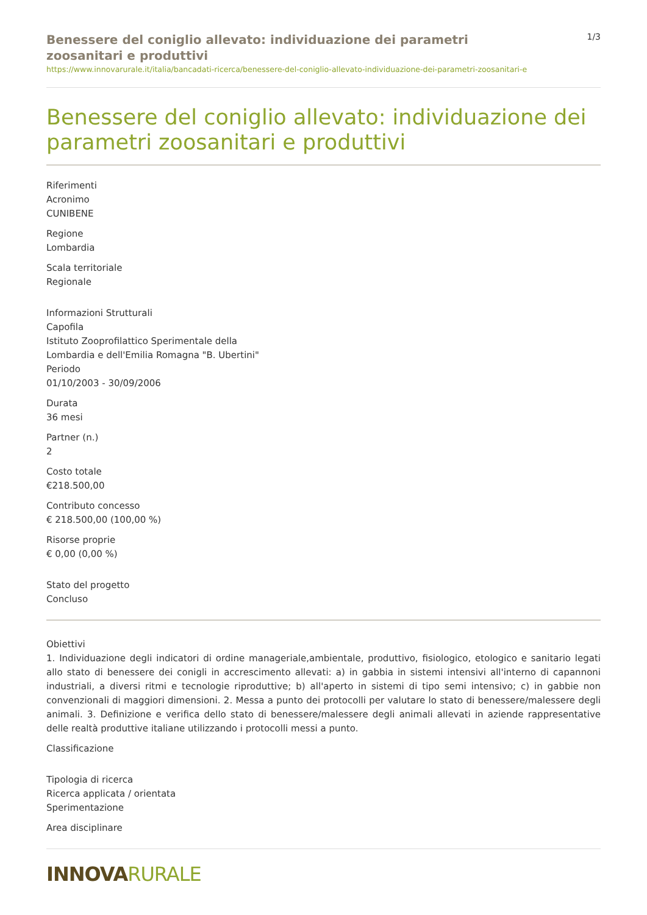Benessere del coniglio allevato: individuazione dei parametri zoosanitari e produttivi
1/3
https://www.innovarurale.it/italia/bancadati-ricerca/benessere-del-coniglio-allevato-individuazione-dei-parametri-zoosanitari-e
Benessere del coniglio allevato: individuazione dei parametri zoosanitari e produttivi
Riferimenti
Acronimo
CUNIBENE
Regione
Lombardia
Scala territoriale
Regionale
Informazioni Strutturali
Capofila
Istituto Zooprofilattico Sperimentale della
Lombardia e dell'Emilia Romagna "B. Ubertini"
Periodo
01/10/2003 - 30/09/2006
Durata
36 mesi
Partner (n.)
2
Costo totale
€218.500,00
Contributo concesso
€ 218.500,00 (100,00 %)
Risorse proprie
€ 0,00 (0,00 %)
Stato del progetto
Concluso
Obiettivi
1. Individuazione degli indicatori di ordine manageriale,ambientale, produttivo, fisiologico, etologico e sanitario legati allo stato di benessere dei conigli in accrescimento allevati: a) in gabbia in sistemi intensivi all'interno di capannoni industriali, a diversi ritmi e tecnologie riproduttive; b) all'aperto in sistemi di tipo semi intensivo; c) in gabbie non convenzionali di maggiori dimensioni. 2. Messa a punto dei protocolli per valutare lo stato di benessere/malessere degli animali. 3. Definizione e verifica dello stato di benessere/malessere degli animali allevati in aziende rappresentative delle realtà produttive italiane utilizzando i protocolli messi a punto.
Classificazione
Tipologia di ricerca
Ricerca applicata / orientata
Sperimentazione
Area disciplinare
INNOVARURALE